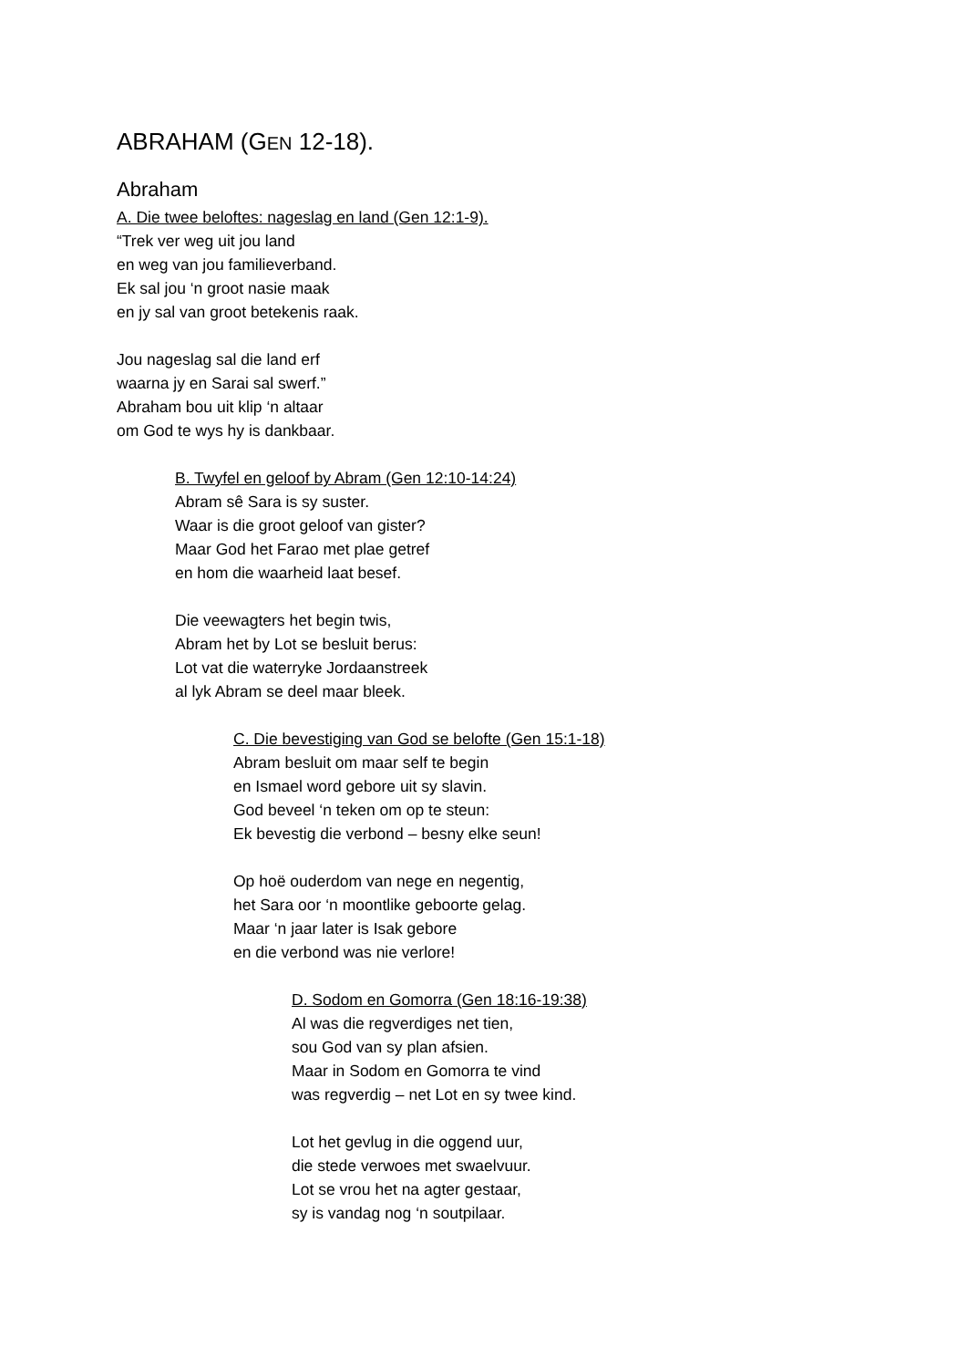ABRAHAM (GEN 12-18).
Abraham
A. Die twee beloftes: nageslag en land (Gen 12:1-9).
“Trek ver weg uit jou land
en weg van jou familieverband.
Ek sal jou ‘n groot nasie maak
en jy sal van groot betekenis raak.
Jou nageslag sal die land erf
waarna jy en Sarai sal swerf.”
Abraham bou uit klip ‘n altaar
om God te wys hy is dankbaar.
B. Twyfel en geloof by Abram (Gen 12:10-14:24)
Abram sê Sara is sy suster.
Waar is die groot geloof van gister?
Maar God het Farao met plae getref
en hom die waarheid laat besef.
Die veewagters het begin twis,
Abram het by Lot se besluit berus:
Lot vat die waterryke Jordaanstreek
al lyk Abram se deel maar bleek.
C. Die bevestiging van God se belofte (Gen 15:1-18)
Abram besluit om maar self te begin
en Ismael word gebore uit sy slavin.
God beveel ‘n teken om op te steun:
Ek bevestig die verbond – besny elke seun!
Op hoë ouderdom van nege en negentig,
het Sara oor ‘n moontlike geboorte gelag.
Maar ‘n jaar later is Isak gebore
en die verbond was nie verlore!
D. Sodom en Gomorra (Gen 18:16-19:38)
Al was die regverdiges net tien,
sou God van sy plan afsien.
Maar in Sodom en Gomorra te vind
was regverdig – net Lot en sy twee kind.
Lot het gevlug in die oggend uur,
die stede verwoes met swaelvuur.
Lot se vrou het na agter gestaar,
sy is vandag nog ‘n soutpilaar.